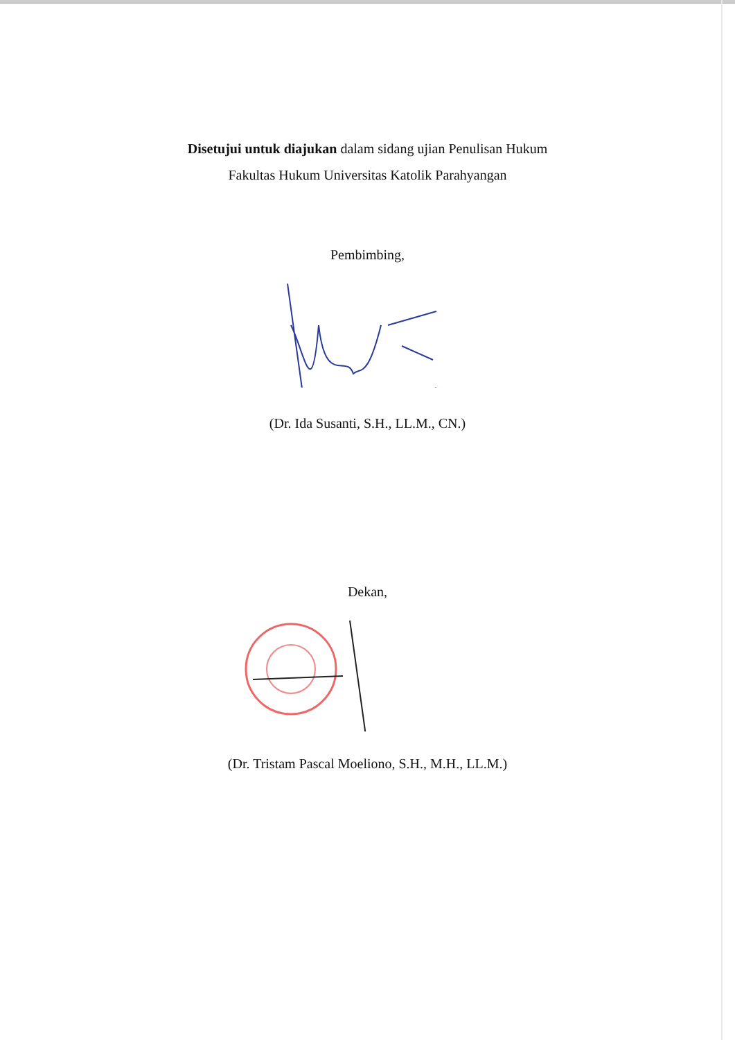Disetujui untuk diajukan dalam sidang ujian Penulisan Hukum
Fakultas Hukum Universitas Katolik Parahyangan
Pembimbing,
(Dr. Ida Susanti, S.H., LL.M., CN.)
Dekan,
(Dr. Tristam Pascal Moeliono, S.H., M.H., LL.M.)